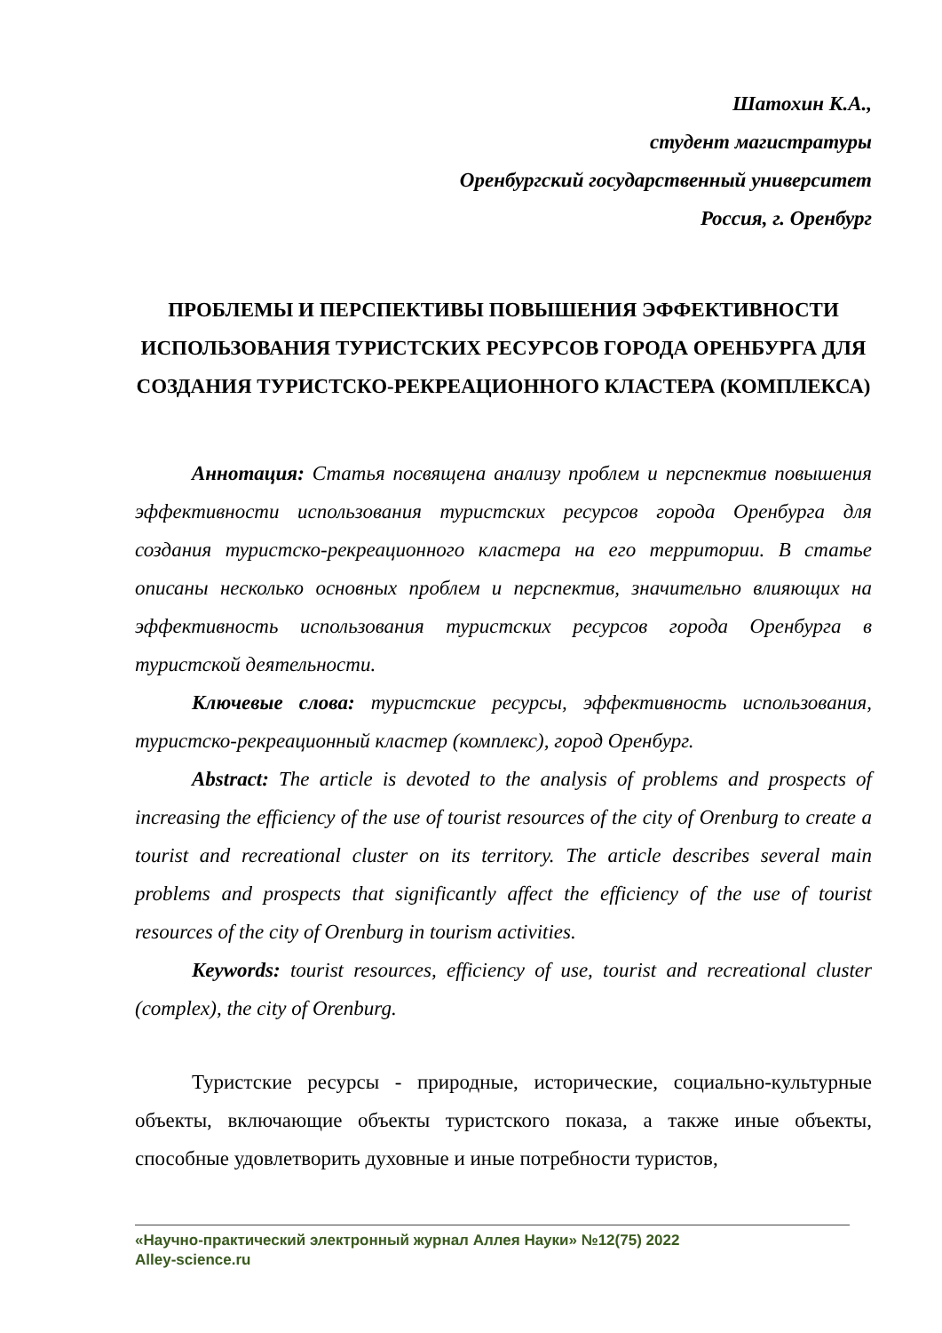Шатохин К.А.,
студент магистратуры
Оренбургский государственный университет
Россия, г. Оренбург
ПРОБЛЕМЫ И ПЕРСПЕКТИВЫ ПОВЫШЕНИЯ ЭФФЕКТИВНОСТИ ИСПОЛЬЗОВАНИЯ ТУРИСТСКИХ РЕСУРСОВ ГОРОДА ОРЕНБУРГА ДЛЯ СОЗДАНИЯ ТУРИСТСКО-РЕКРЕАЦИОННОГО КЛАСТЕРА (КОМПЛЕКСА)
Аннотация: Статья посвящена анализу проблем и перспектив повышения эффективности использования туристских ресурсов города Оренбурга для создания туристско-рекреационного кластера на его территории. В статье описаны несколько основных проблем и перспектив, значительно влияющих на эффективность использования туристских ресурсов города Оренбурга в туристской деятельности.
Ключевые слова: туристские ресурсы, эффективность использования, туристско-рекреационный кластер (комплекс), город Оренбург.
Abstract: The article is devoted to the analysis of problems and prospects of increasing the efficiency of the use of tourist resources of the city of Orenburg to create a tourist and recreational cluster on its territory. The article describes several main problems and prospects that significantly affect the efficiency of the use of tourist resources of the city of Orenburg in tourism activities.
Keywords: tourist resources, efficiency of use, tourist and recreational cluster (complex), the city of Orenburg.
Туристские ресурсы - природные, исторические, социально-культурные объекты, включающие объекты туристского показа, а также иные объекты, способные удовлетворить духовные и иные потребности туристов,
«Научно-практический электронный журнал Аллея Науки» №12(75) 2022
Alley-science.ru